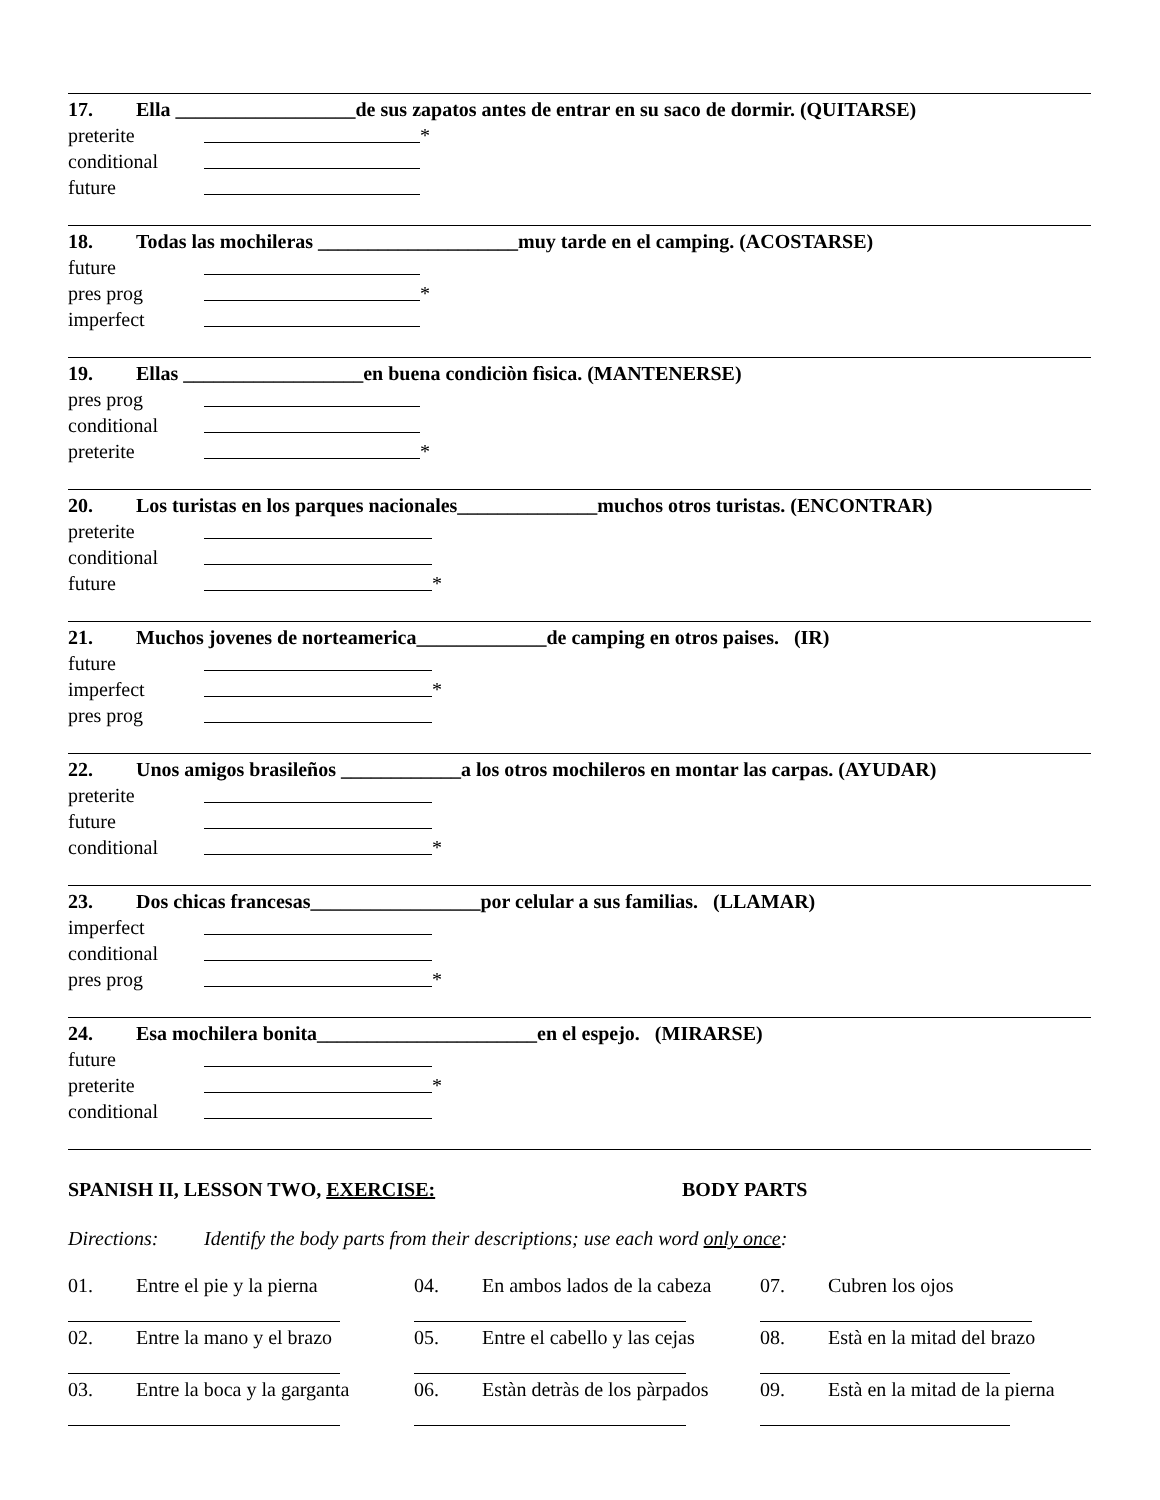17. Ella __________________de sus zapatos antes de entrar en su saco de dormir. (QUITARSE)
preterite *
conditional
future
18. Todas las mochileras ____________________muy tarde en el camping. (ACOSTARSE)
future
pres prog *
imperfect
19. Ellas __________________en buena condiciòn fìsica. (MANTENERSE)
pres prog
conditional
preterite *
20. Los turistas en los parques nacionales______________muchos otros turistas. (ENCONTRAR)
preterite
conditional
future *
21. Muchos jovenes de norteamerica_____________de camping en otros paises. (IR)
future
imperfect *
pres prog
22. Unos amigos brasileños ____________a los otros mochileros en montar las carpas. (AYUDAR)
preterite
future
conditional *
23. Dos chicas francesas_________________por celular a sus familias. (LLAMAR)
imperfect
conditional
pres prog *
24. Esa mochilera bonita______________________en el espejo. (MIRARSE)
future
preterite *
conditional
SPANISH II, LESSON TWO, EXERCISE: BODY PARTS
Directions: Identify the body parts from their descriptions; use each word only once:
01. Entre el pie y la pierna
04. En ambos lados de la cabeza
07. Cubren los ojos
02. Entre la mano y el brazo
05. Entre el cabello y las cejas
08. Està en la mitad del brazo
03. Entre la boca y la garganta
06. Estàn detràs de los pàrpados
09. Està en la mitad de la pierna